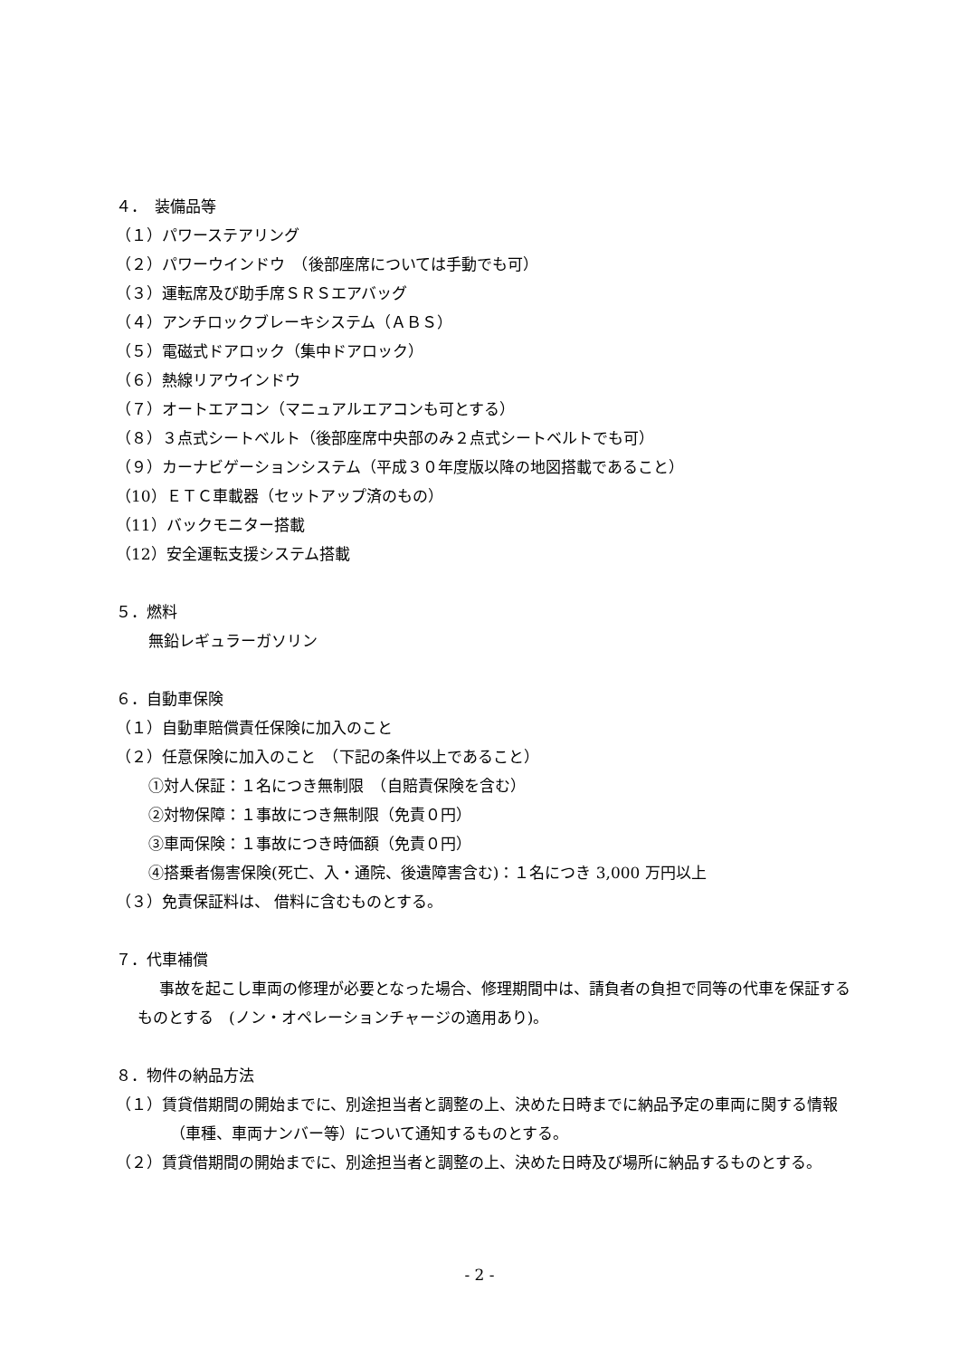４．　装備品等
（１）パワーステアリング
（２）パワーウインドウ　（後部座席については手動でも可）
（３）運転席及び助手席ＳＲＳエアバッグ
（４）アンチロックブレーキシステム（ＡＢＳ）
（５）電磁式ドアロック（集中ドアロック）
（６）熱線リアウインドウ
（７）オートエアコン（マニュアルエアコンも可とする）
（８）３点式シートベルト（後部座席中央部のみ２点式シートベルトでも可）
（９）カーナビゲーションシステム（平成３０年度版以降の地図搭載であること）
（10）ＥＴＣ車載器（セットアップ済のもの）
（11）バックモニター搭載
（12）安全運転支援システム搭載
５．燃料
無鉛レギュラーガソリン
６．自動車保険
（１）自動車賠償責任保険に加入のこと
（２）任意保険に加入のこと　（下記の条件以上であること）
①対人保証：１名につき無制限　（自賠責保険を含む）
②対物保障：１事故につき無制限（免責０円）
③車両保険：１事故につき時価額（免責０円）
④搭乗者傷害保険(死亡、入・通院、後遺障害含む)：１名につき 3,000 万円以上
（３）免責保証料は、 借料に含むものとする。
７．代車補償
事故を起こし車両の修理が必要となった場合、修理期間中は、請負者の負担で同等の代車を保証するものとする　(ノン・オペレーションチャージの適用あり)。
８．物件の納品方法
（１）賃貸借期間の開始までに、別途担当者と調整の上、決めた日時までに納品予定の車両に関する情報（車種、車両ナンバー等）について通知するものとする。
（２）賃貸借期間の開始までに、別途担当者と調整の上、決めた日時及び場所に納品するものとする。
- 2 -